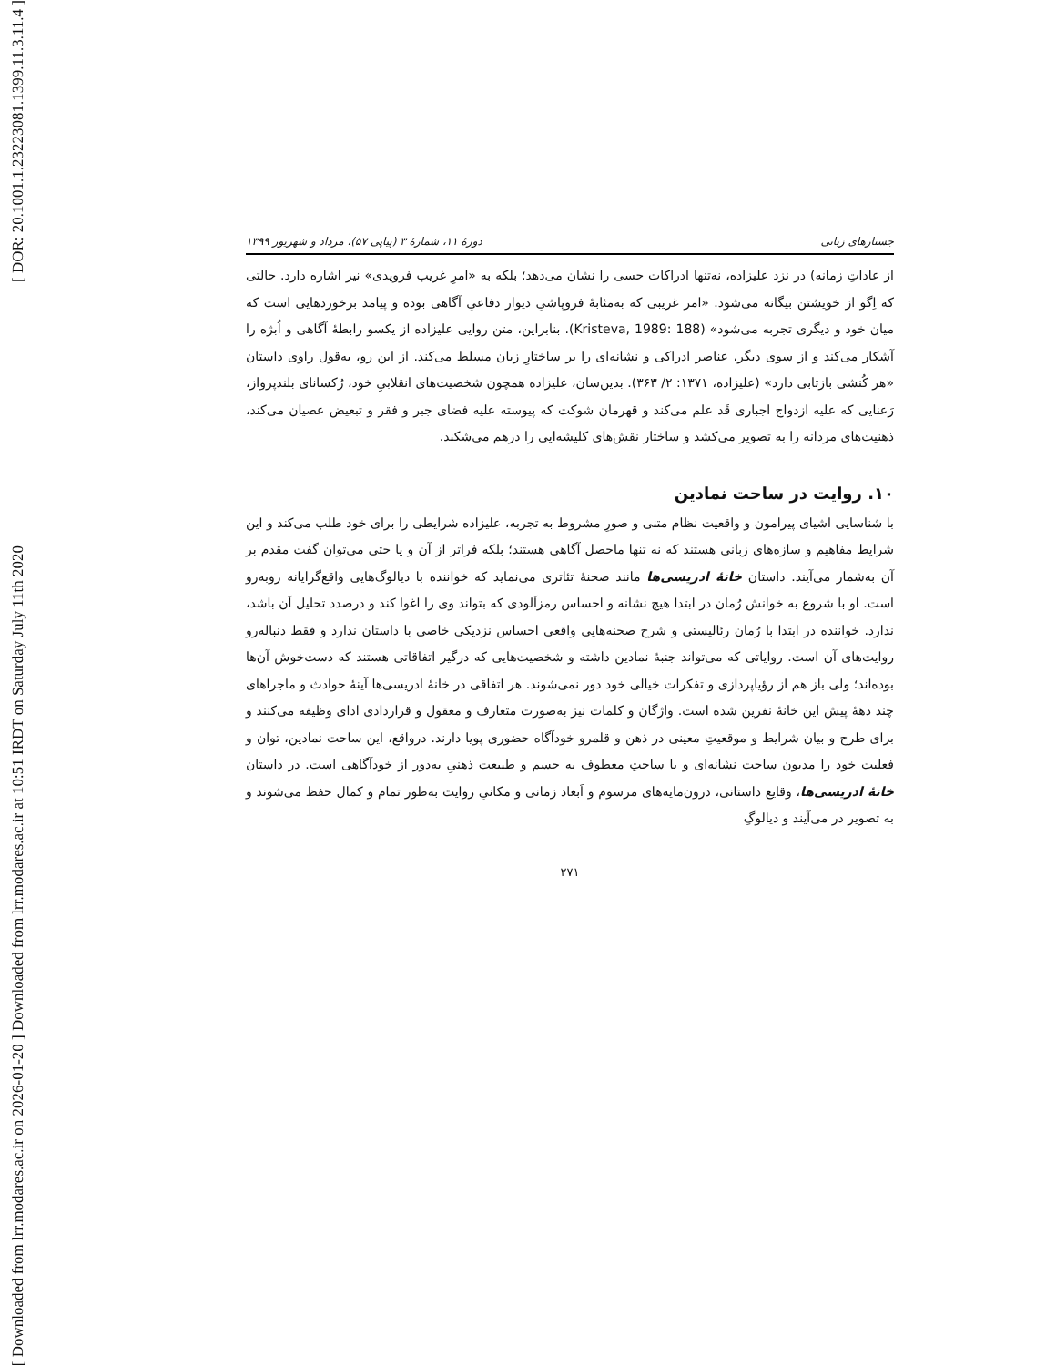[ DOR: 20.1001.1.23223081.1399.11.3.11.4 ]
[ Downloaded from lrr.modares.ac.ir on 2026-01-20 ] Downloaded from lrr.modares.ac.ir at 10:51 IRDT on Saturday July 11th 2020
جستارهای زبانی دورهٔ ۱۱، شمارهٔ ۳ (پیاپی ۵۷)، مرداد و شهریور ۱۳۹۹
از عاداتِ زمانه) در نزد علیزاده، نه‌تنها ادراکات حسی را نشان می‌دهد؛ بلکه به «امرِ غریب فرویدی» نیز اشاره دارد. حالتی که اِگو از خویشتن بیگانه می‌شود. «امر غریبی که به‌مثابهٔ فروپاشیِ دیوار دفاعیِ آگاهی بوده و پیامد برخوردهایی است که میان خود و دیگری تجربه می‌شود» (Kristeva, 1989: 188). بنابراین، متن روایی علیزاده از یکسو رابطهٔ آگاهی و اُبژه را آشکار می‌کند و از سوی دیگر، عناصر ادراکی و نشانه‌ای را بر ساختارِ زبان مسلط می‌کند. از این رو، به‌قول راوی داستان «هر کُنشی بازتابی دارد» (علیزاده، ۱۳۷۱: ۲/ ۳۶۳). بدین‌سان، علیزاده همچون شخصیت‌های انقلابیِ خود، رُکسانای بلندپرواز، رَعنایی که علیه ازدواج اجباری قَد علم می‌کند و قهرمان شوکت که پیوسته علیه فضای جبر و فقر و تبعیض عصیان می‌کند، ذهنیت‌های مردانه را به تصویر می‌کشد و ساختار نقش‌های کلیشه‌ایی را درهم می‌شکند.
۱۰. روایت در ساحت نمادین
با شناسایی اشیای پیرامون و واقعیت نظام متنی و صورِ مشروط به تجربه، علیزاده شرایطی را برای خود طلب می‌کند و این شرایط مفاهیم و سازه‌های زبانی هستند که نه تنها ماحصل آگاهی هستند؛ بلکه فراتر از آن و یا حتی می‌توان گفت مقدم بر آن به‌شمار می‌آیند. داستان خانهٔ ادریسی‌ها مانند صحنهٔ تئاتری می‌نماید که خواننده با دیالوگ‌هایی واقع‌گرایانه روبه‌رو است. او با شروع به خوانش رُمان در ابتدا هیچ نشانه و احساس رمزآلودی که بتواند وی را اغوا کند و درصدد تحلیل آن باشد، ندارد. خواننده در ابتدا با رُمان رئالیستی و شرح صحنه‌هایی واقعی احساس نزدیکی خاصی با داستان ندارد و فقط دنباله‌رو روایت‌های آن است. روایاتی که می‌تواند جنبهٔ نمادین داشته و شخصیت‌هایی که درگیر اتفاقاتی هستند که دست‌خوش آن‌ها بوده‌اند؛ ولی باز هم از رؤیاپردازی و تفکرات خیالی خود دور نمی‌شوند. هر اتفاقی در خانهٔ ادریسی‌ها آینهٔ حوادث و ماجراهای چند دههٔ پیش این خانهٔ نفرین شده است. واژگان و کلمات نیز به‌صورت متعارف و معقول و قراردادی ادای وظیفه می‌کنند و برای طرح و بیان شرایط و موقعیتِ معینی در ذهن و قلمرو خودآگاه حضوری پویا دارند. درواقع، این ساحت نمادین، توان و فعلیت خود را مدیون ساحت نشانه‌ای و یا ساحتِ معطوف به جسم و طبیعت ذهنیِ به‌دور از خودآگاهی است. در داستان خانهٔ ادریسی‌ها، وقایع داستانی، درون‌مایه‌های مرسوم و اَبعاد زمانی و مکانیِ روایت به‌طور تمام و کمال حفظ می‌شوند و به تصویر در می‌آیند و دیالوگِ
۲۷۱